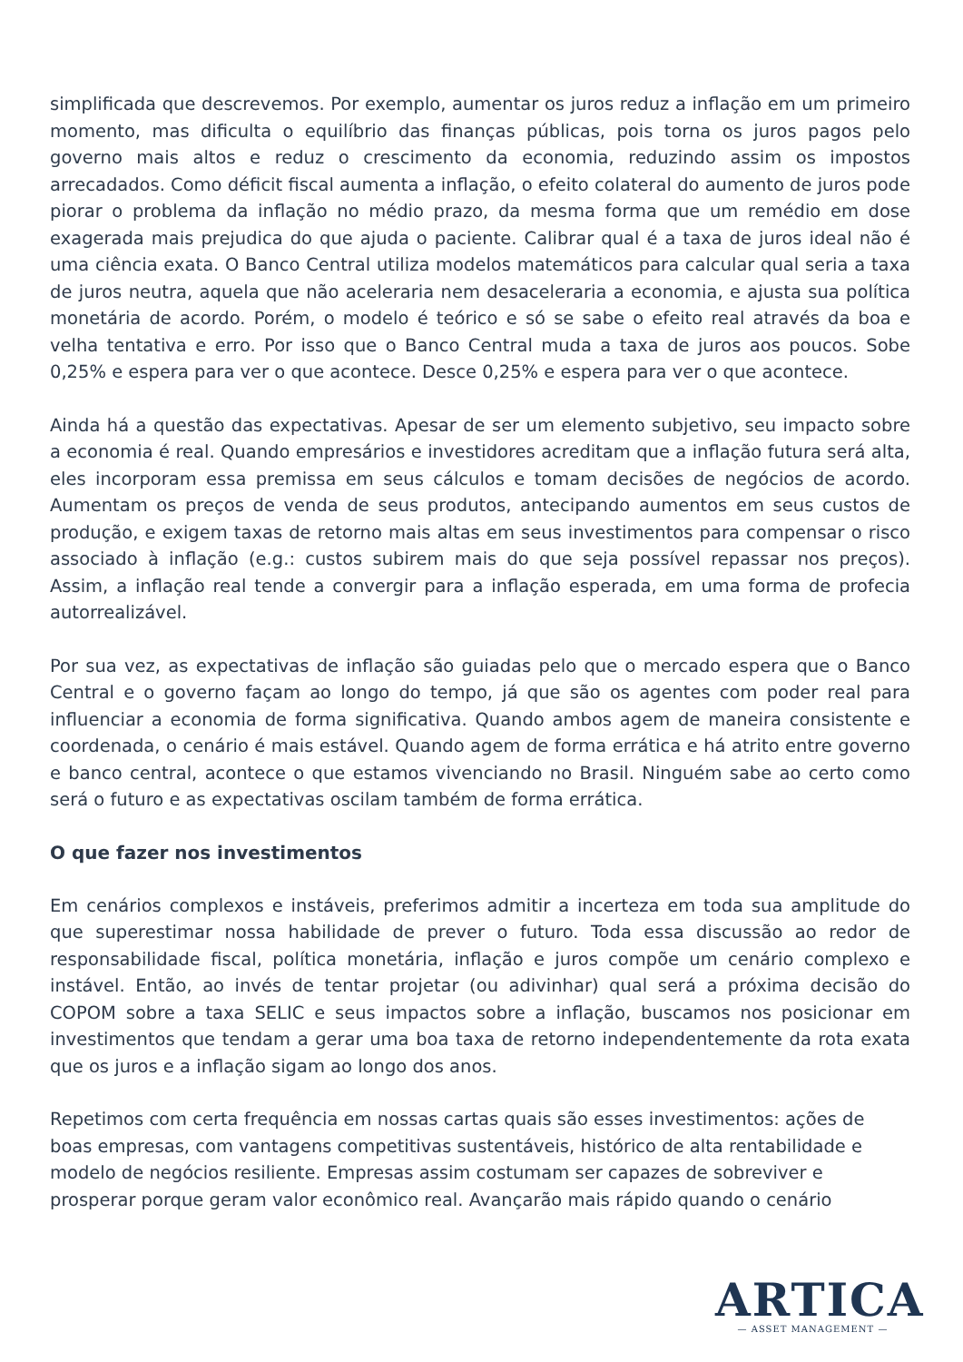simplificada que descrevemos. Por exemplo, aumentar os juros reduz a inflação em um primeiro momento, mas dificulta o equilíbrio das finanças públicas, pois torna os juros pagos pelo governo mais altos e reduz o crescimento da economia, reduzindo assim os impostos arrecadados. Como déficit fiscal aumenta a inflação, o efeito colateral do aumento de juros pode piorar o problema da inflação no médio prazo, da mesma forma que um remédio em dose exagerada mais prejudica do que ajuda o paciente. Calibrar qual é a taxa de juros ideal não é uma ciência exata. O Banco Central utiliza modelos matemáticos para calcular qual seria a taxa de juros neutra, aquela que não aceleraria nem desaceleraria a economia, e ajusta sua política monetária de acordo. Porém, o modelo é teórico e só se sabe o efeito real através da boa e velha tentativa e erro. Por isso que o Banco Central muda a taxa de juros aos poucos. Sobe 0,25% e espera para ver o que acontece. Desce 0,25% e espera para ver o que acontece.
Ainda há a questão das expectativas. Apesar de ser um elemento subjetivo, seu impacto sobre a economia é real. Quando empresários e investidores acreditam que a inflação futura será alta, eles incorporam essa premissa em seus cálculos e tomam decisões de negócios de acordo. Aumentam os preços de venda de seus produtos, antecipando aumentos em seus custos de produção, e exigem taxas de retorno mais altas em seus investimentos para compensar o risco associado à inflação (e.g.: custos subirem mais do que seja possível repassar nos preços). Assim, a inflação real tende a convergir para a inflação esperada, em uma forma de profecia autorrealizável.
Por sua vez, as expectativas de inflação são guiadas pelo que o mercado espera que o Banco Central e o governo façam ao longo do tempo, já que são os agentes com poder real para influenciar a economia de forma significativa. Quando ambos agem de maneira consistente e coordenada, o cenário é mais estável. Quando agem de forma errática e há atrito entre governo e banco central, acontece o que estamos vivenciando no Brasil. Ninguém sabe ao certo como será o futuro e as expectativas oscilam também de forma errática.
O que fazer nos investimentos
Em cenários complexos e instáveis, preferimos admitir a incerteza em toda sua amplitude do que superestimar nossa habilidade de prever o futuro. Toda essa discussão ao redor de responsabilidade fiscal, política monetária, inflação e juros compõe um cenário complexo e instável. Então, ao invés de tentar projetar (ou adivinhar) qual será a próxima decisão do COPOM sobre a taxa SELIC e seus impactos sobre a inflação, buscamos nos posicionar em investimentos que tendam a gerar uma boa taxa de retorno independentemente da rota exata que os juros e a inflação sigam ao longo dos anos.
Repetimos com certa frequência em nossas cartas quais são esses investimentos: ações de boas empresas, com vantagens competitivas sustentáveis, histórico de alta rentabilidade e modelo de negócios resiliente. Empresas assim costumam ser capazes de sobreviver e prosperar porque geram valor econômico real. Avançarão mais rápido quando o cenário
ARTICA
— ASSET MANAGEMENT —